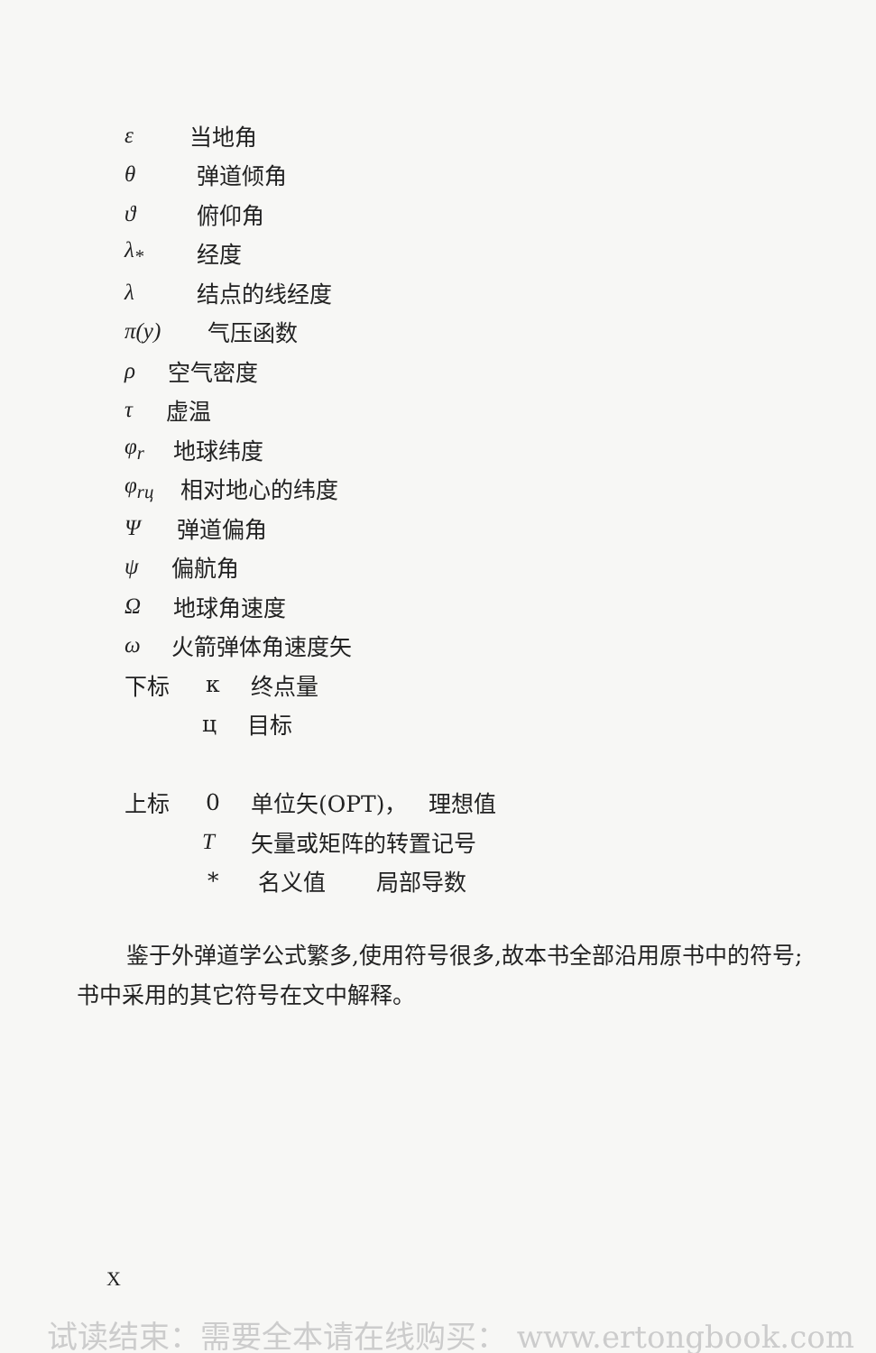ε 当地角
θ 弹道倾角
ϑ 俯仰角
λ<sub>*</sub> 经度
λ 结点的线经度
π(y) 气压函数
ρ 空气密度
τ 虚温
φ<sub>r</sub> 地球纬度
φ<sub>rц</sub> 相对地心的纬度
Ψ弹道偏角
ψ 偏航角
Ω地球角速度
ω 火箭弹体角速度矢
下标 к 终点量
ц 目标
上标 0 单位矢(OPT)， 理想值
T矢量或矩阵的转置记号
* 名义值 局部导数
鉴于外弹道学公式繁多,使用符号很多,故本书全部沿用原书中的符号;书中采用的其它符号在文中解释。
X
试读结束：需要全本请在线购买： www.ertongbook.com